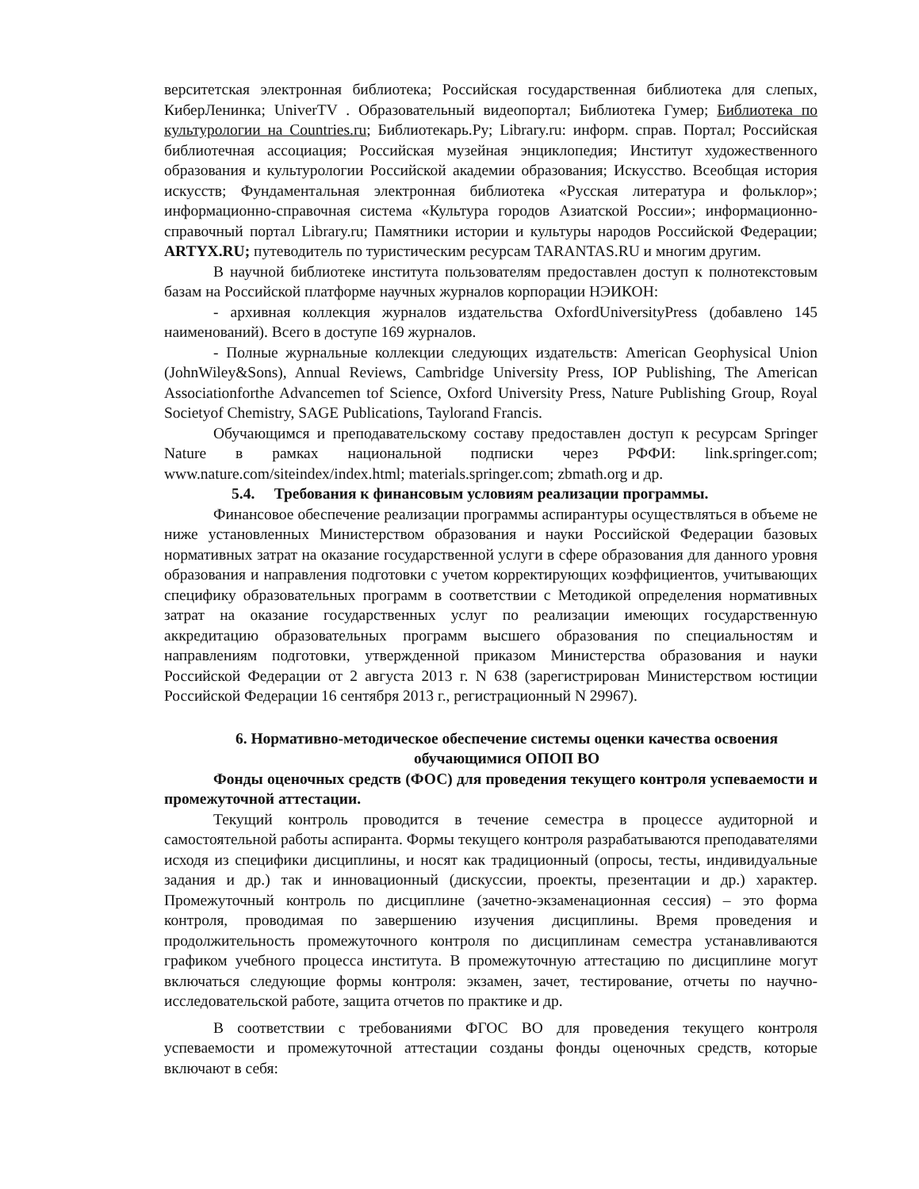верситетская электронная библиотека; Российская государственная библиотека для слепых, КиберЛенинка; UniverTV . Образовательный видеопортал; Библиотека Гумер; Библиотека по культурологии на Countries.ru; Библиотекарь.Ру; Library.ru: информ. справ. Портал; Российская библиотечная ассоциация; Российская музейная энциклопедия; Институт художественного образования и культурологии Российской академии образования; Искусство. Всеобщая история искусств; Фундаментальная электронная библиотека «Русская литература и фольклор»; информационно-справочная система «Культура городов Азиатской России»; информационно-справочный портал Library.ru; Памятники истории и культуры народов Российской Федерации; ARTYX.RU; путеводитель по туристическим ресурсам TARANTAS.RU и многим другим.
В научной библиотеке института пользователям предоставлен доступ к полнотекстовым базам на Российской платформе научных журналов корпорации НЭИКОН:
- архивная коллекция журналов издательства OxfordUniversityPress (добавлено 145 наименований). Всего в доступе 169 журналов.
- Полные журнальные коллекции следующих издательств: American Geophysical Union (JohnWiley&Sons), Annual Reviews, Cambridge University Press, IOP Publishing, The American Associationforthe Advancemen tof Science, Oxford University Press, Nature Publishing Group, Royal Societyof Chemistry, SAGE Publications, Taylorand Francis.
Обучающимся и преподавательскому составу предоставлен доступ к ресурсам Springer Nature в рамках национальной подписки через РФФИ: link.springer.com; www.nature.com/siteindex/index.html; materials.springer.com; zbmath.org и др.
5.4. Требования к финансовым условиям реализации программы.
Финансовое обеспечение реализации программы аспирантуры осуществляться в объеме не ниже установленных Министерством образования и науки Российской Федерации базовых нормативных затрат на оказание государственной услуги в сфере образования для данного уровня образования и направления подготовки с учетом корректирующих коэффициентов, учитывающих специфику образовательных программ в соответствии с Методикой определения нормативных затрат на оказание государственных услуг по реализации имеющих государственную аккредитацию образовательных программ высшего образования по специальностям и направлениям подготовки, утвержденной приказом Министерства образования и науки Российской Федерации от 2 августа 2013 г. N 638 (зарегистрирован Министерством юстиции Российской Федерации 16 сентября 2013 г., регистрационный N 29967).
6. Нормативно-методическое обеспечение системы оценки качества освоения обучающимися ОПОП ВО
Фонды оценочных средств (ФОС) для проведения текущего контроля успеваемости и промежуточной аттестации.
Текущий контроль проводится в течение семестра в процессе аудиторной и самостоятельной работы аспиранта. Формы текущего контроля разрабатываются преподавателями исходя из специфики дисциплины, и носят как традиционный (опросы, тесты, индивидуальные задания и др.) так и инновационный (дискуссии, проекты, презентации и др.) характер. Промежуточный контроль по дисциплине (зачетно-экзаменационная сессия) – это форма контроля, проводимая по завершению изучения дисциплины. Время проведения и продолжительность промежуточного контроля по дисциплинам семестра устанавливаются графиком учебного процесса института. В промежуточную аттестацию по дисциплине могут включаться следующие формы контроля: экзамен, зачет, тестирование, отчеты по научно-исследовательской работе, защита отчетов по практике и др.
В соответствии с требованиями ФГОС ВО для проведения текущего контроля успеваемости и промежуточной аттестации созданы фонды оценочных средств, которые включают в себя: